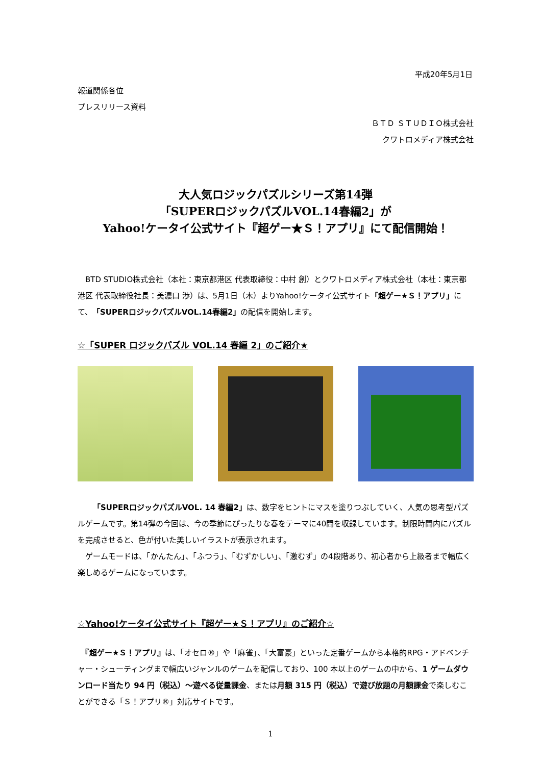平成20年5月1日
報道関係各位
プレスリリース資料
ＢＴＤ ＳＴＵＤＩＯ株式会社
クワトロメディア株式会社
大人気ロジックパズルシリーズ第14弾
「SUPERロジックパズルVOL.14春編2」が
Yahoo!ケータイ公式サイト『超ゲー★Ｓ！アプリ』にて配信開始！
　BTD STUDIO株式会社（本社：東京都港区 代表取締役：中村 創）とクワトロメディア株式会社（本社：東京都港区 代表取締役社長：美濃口 渉）は、5月1日（木）よりYahoo!ケータイ公式サイト「超ゲー★Ｓ！アプリ」にて、「SUPERロジックパズルVOL.14春編2」の配信を開始します。
☆「SUPER ロジックパズル VOL.14 春編 2」のご紹介★
　　「SUPERロジックパズルVOL. 14 春編2」は、数字をヒントにマスを塗りつぶしていく、人気の思考型パズルゲームです。第14弾の今回は、今の季節にぴったりな春をテーマに40問を収録しています。制限時間内にパズルを完成させると、色が付いた美しいイラストが表示されます。
　ゲームモードは、「かんたん」、「ふつう」、「むずかしい」、「激むず」の4段階あり、初心者から上級者まで幅広く楽しめるゲームになっています。
☆Yahoo!ケータイ公式サイト『超ゲー★Ｓ！アプリ』のご紹介☆
　『超ゲー★Ｓ！アプリ』は、「オセロ®」や「麻雀」、「大富豪」といった定番ゲームから本格的RPG・アドベンチャー・シューティングまで幅広いジャンルのゲームを配信しており、100 本以上のゲームの中から、1 ゲームダウンロード当たり 94 円（税込）～遊べる従量課金、または月額 315 円（税込）で遊び放題の月額課金で楽しむことができる「Ｓ！アプリ®」対応サイトです。
1